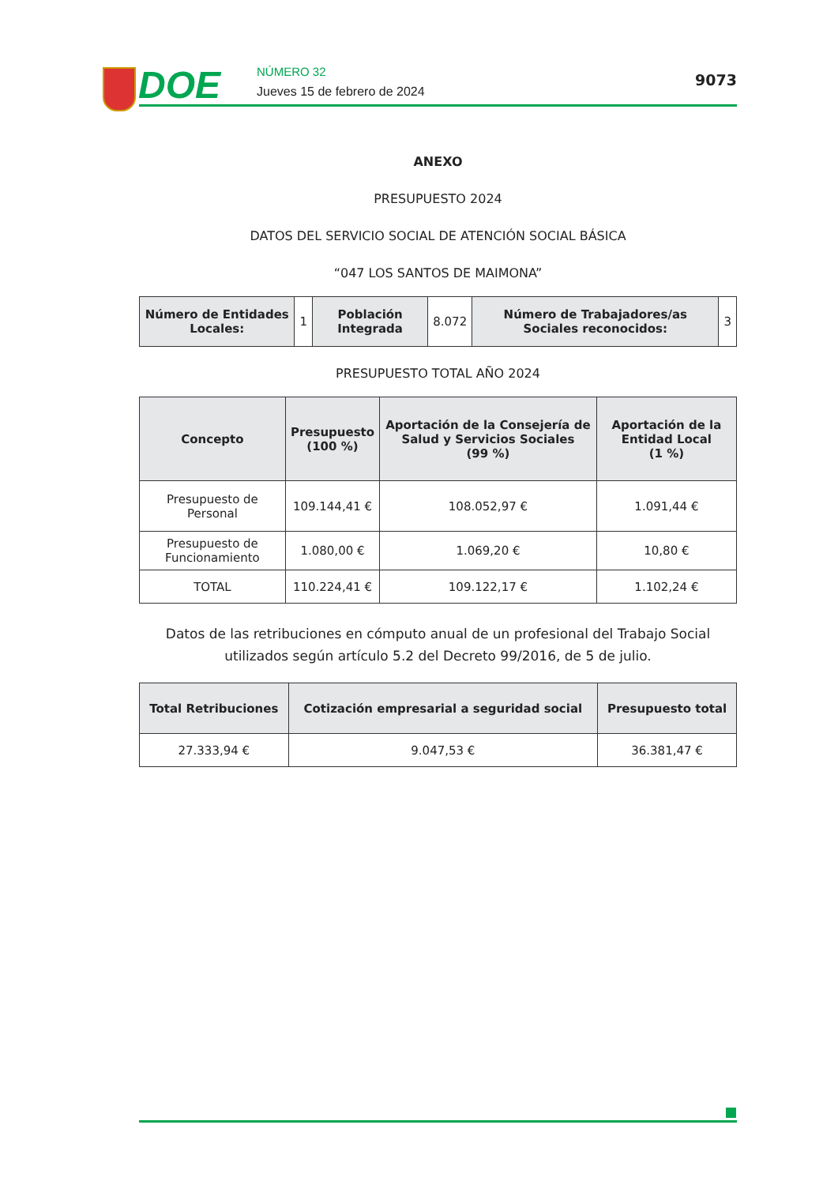DOE NÚMERO 32
Jueves 15 de febrero de 2024
9073
ANEXO
PRESUPUESTO 2024
DATOS DEL SERVICIO SOCIAL DE ATENCIÓN SOCIAL BÁSICA
“047 LOS SANTOS DE MAIMONA”
| Número de Entidades Locales: | 1 | Población Integrada | 8.072 | Número de Trabajadores/as Sociales reconocidos: | 3 |
PRESUPUESTO TOTAL AÑO 2024
| Concepto | Presupuesto (100 %) | Aportación de la Consejería de Salud y Servicios Sociales (99 %) | Aportación de la Entidad Local (1 %) |
| --- | --- | --- | --- |
| Presupuesto de Personal | 109.144,41 € | 108.052,97 € | 1.091,44 € |
| Presupuesto de Funcionamiento | 1.080,00 € | 1.069,20 € | 10,80 € |
| TOTAL | 110.224,41 € | 109.122,17 € | 1.102,24 € |
Datos de las retribuciones en cómputo anual de un profesional del Trabajo Social utilizados según artículo 5.2 del Decreto 99/2016, de 5 de julio.
| Total Retribuciones | Cotización empresarial a seguridad social | Presupuesto total |
| --- | --- | --- |
| 27.333,94 € | 9.047,53 € | 36.381,47 € |